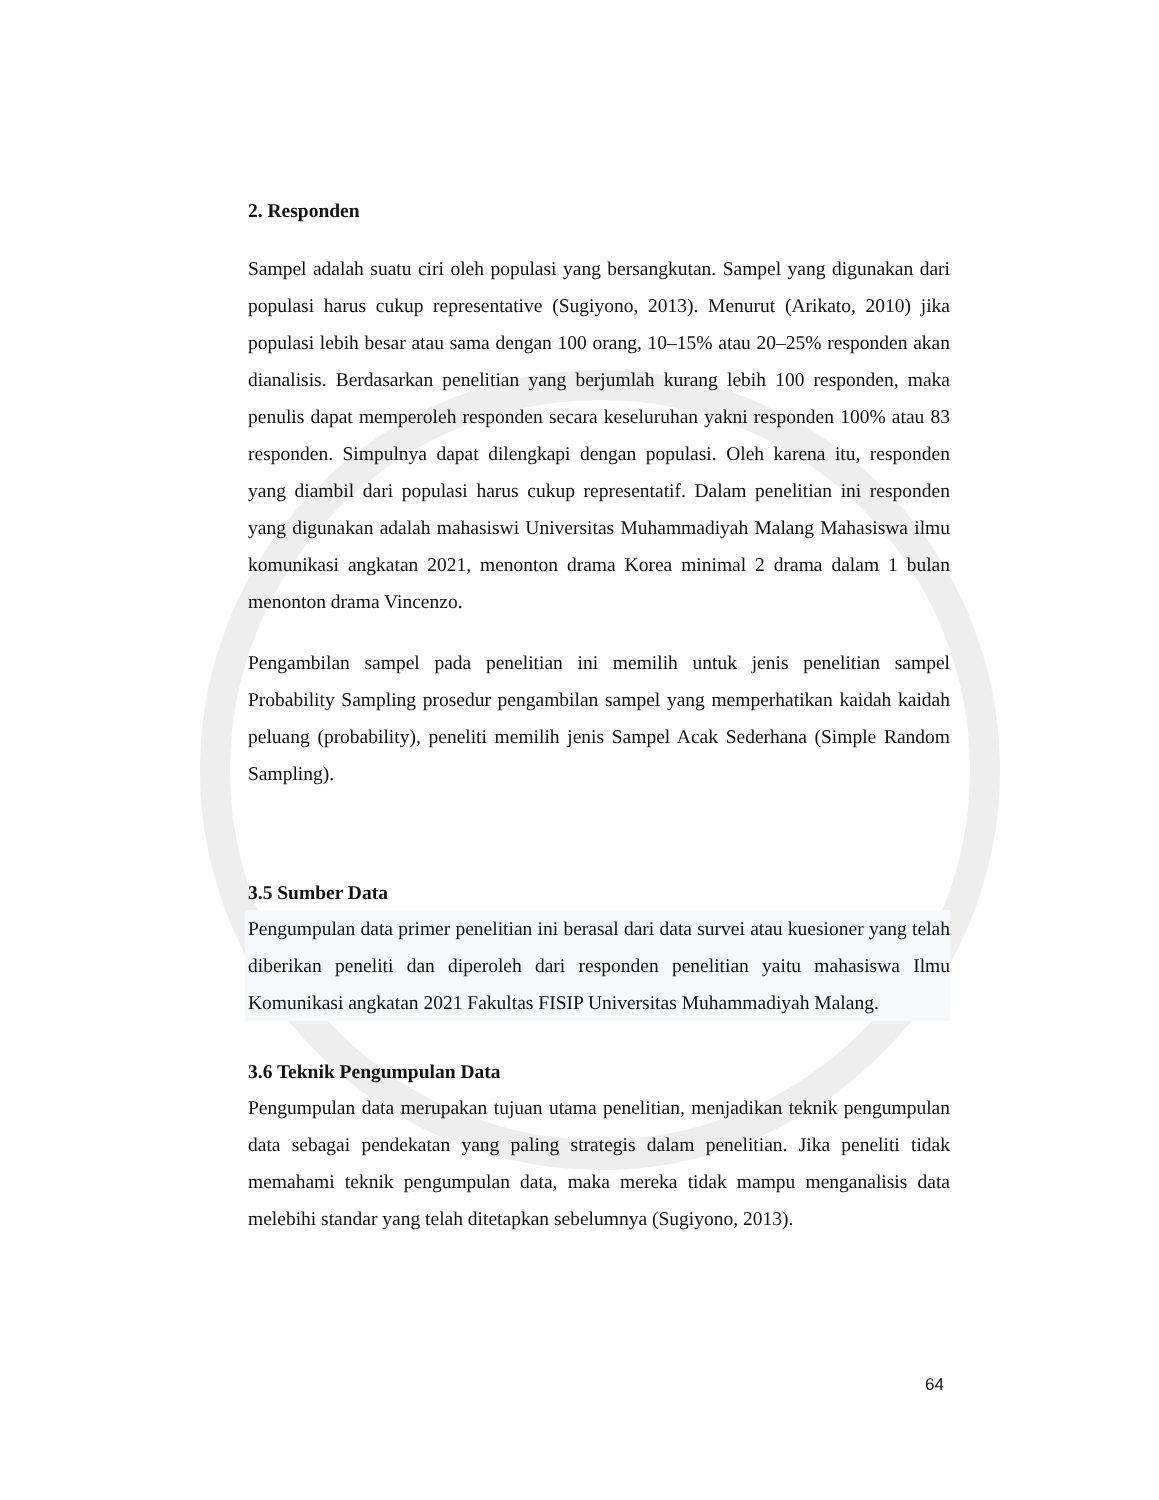2. Responden
Sampel adalah suatu ciri oleh populasi yang bersangkutan. Sampel yang digunakan dari populasi harus cukup representative (Sugiyono, 2013). Menurut (Arikato, 2010) jika populasi lebih besar atau sama dengan 100 orang, 10–15% atau 20–25% responden akan dianalisis. Berdasarkan penelitian yang berjumlah kurang lebih 100 responden, maka penulis dapat memperoleh responden secara keseluruhan yakni responden 100% atau 83 responden. Simpulnya dapat dilengkapi dengan populasi. Oleh karena itu, responden yang diambil dari populasi harus cukup representatif. Dalam penelitian ini responden yang digunakan adalah mahasiswi Universitas Muhammadiyah Malang Mahasiswa ilmu komunikasi angkatan 2021, menonton drama Korea minimal 2 drama dalam 1 bulan menonton drama Vincenzo.
Pengambilan sampel pada penelitian ini memilih untuk jenis penelitian sampel Probability Sampling prosedur pengambilan sampel yang memperhatikan kaidah kaidah peluang (probability), peneliti memilih jenis Sampel Acak Sederhana (Simple Random Sampling).
3.5 Sumber Data
Pengumpulan data primer penelitian ini berasal dari data survei atau kuesioner yang telah diberikan peneliti dan diperoleh dari responden penelitian yaitu mahasiswa Ilmu Komunikasi angkatan 2021 Fakultas FISIP Universitas Muhammadiyah Malang.
3.6 Teknik Pengumpulan Data
Pengumpulan data merupakan tujuan utama penelitian, menjadikan teknik pengumpulan data sebagai pendekatan yang paling strategis dalam penelitian. Jika peneliti tidak memahami teknik pengumpulan data, maka mereka tidak mampu menganalisis data melebihi standar yang telah ditetapkan sebelumnya (Sugiyono, 2013).
64